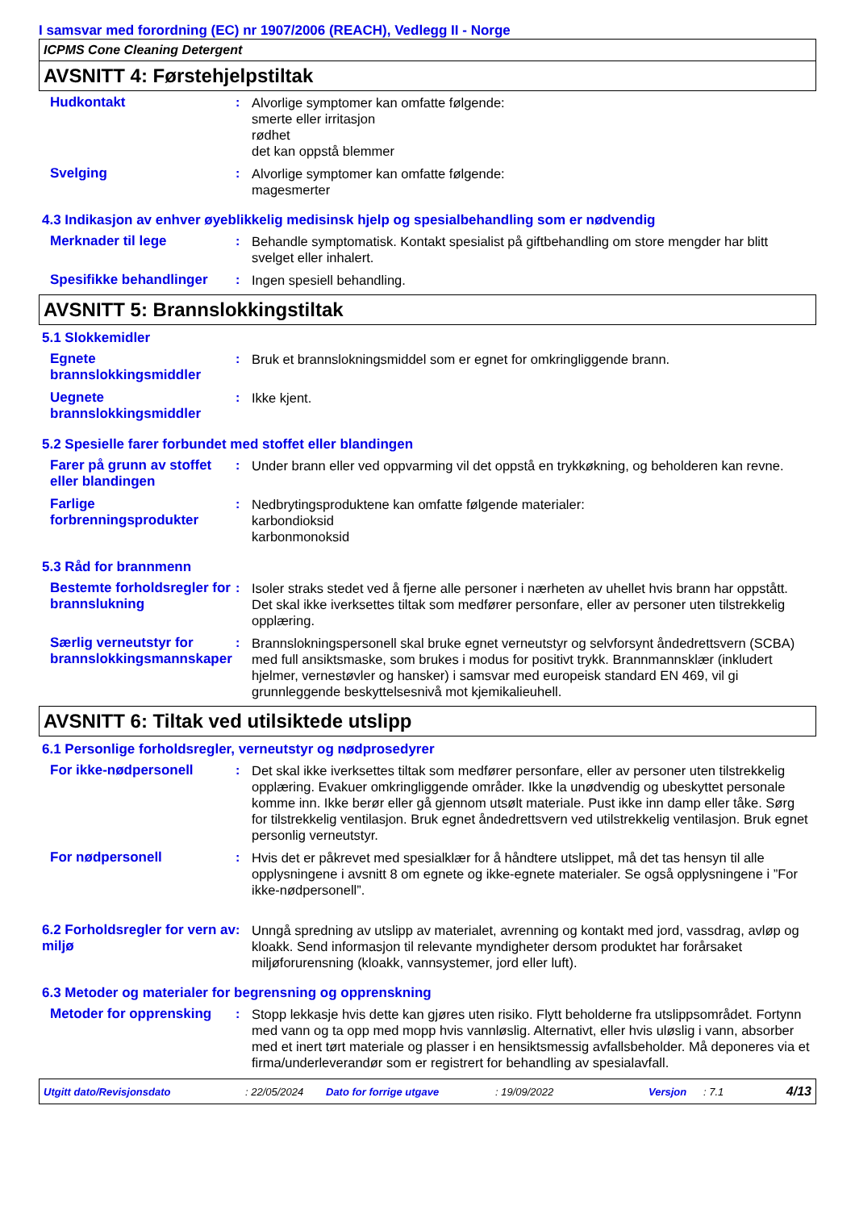I samsvar med forordning (EC) nr 1907/2006 (REACH), Vedlegg II - Norge
ICPMS Cone Cleaning Detergent
AVSNITT 4: Førstehjelpstiltak
Hudkontakt : Alvorlige symptomer kan omfatte følgende:
smerte eller irritasjon
rødhet
det kan oppstå blemmer
Svelging : Alvorlige symptomer kan omfatte følgende:
magesmerter
4.3 Indikasjon av enhver øyeblikkelig medisinsk hjelp og spesialbehandling som er nødvendig
Merknader til lege : Behandle symptomatisk. Kontakt spesialist på giftbehandling om store mengder har blitt svelget eller inhalert.
Spesifikke behandlinger
: Ingen spesiell behandling.
AVSNITT 5: Brannslokkingstiltak
5.1 Slokkemidler
Egnete brannslokkingsmiddler
: Bruk et brannslokningsmiddel som er egnet for omkringliggende brann.
Uegnete brannslokkingsmiddler
: Ikke kjent.
5.2 Spesielle farer forbundet med stoffet eller blandingen
Farer på grunn av stoffet eller blandingen
: Under brann eller ved oppvarming vil det oppstå en trykkøkning, og beholderen kan revne.
Farlige forbrenningsprodukter
: Nedbrytingsproduktene kan omfatte følgende materialer:
karbondioksid
karbonmonoksid
5.3 Råd for brannmenn
Bestemte forholdsregler for brannslukning
: Isoler straks stedet ved å fjerne alle personer i nærheten av uhellet hvis brann har oppstått. Det skal ikke iverksettes tiltak som medfører personfare, eller av personer uten tilstrekkelig opplæring.
Særlig verneutstyr for brannslokkingsmannskaper
: Brannslokningspersonell skal bruke egnet verneutstyr og selvforsynt åndedrettsvern (SCBA) med full ansiktsmaske, som brukes i modus for positivt trykk. Brannmannsklær (inkludert hjelmer, vernestøvler og hansker) i samsvar med europeisk standard EN 469, vil gi grunnleggende beskyttelsesnivå mot kjemikalieuhell.
AVSNITT 6: Tiltak ved utilsiktede utslipp
6.1 Personlige forholdsregler, verneutstyr og nødprosedyrer
For ikke-nødpersonell : Det skal ikke iverksettes tiltak som medfører personfare, eller av personer uten tilstrekkelig opplæring. Evakuer omkringliggende områder. Ikke la unødvendig og ubeskyttet personale komme inn. Ikke berør eller gå gjennom utsølt materiale. Pust ikke inn damp eller tåke. Sørg for tilstrekkelig ventilasjon. Bruk egnet åndedrettsvern ved utilstrekkelig ventilasjon. Bruk egnet personlig verneutstyr.
For nødpersonell : Hvis det er påkrevet med spesialklær for å håndtere utslippet, må det tas hensyn til alle opplysningene i avsnitt 8 om egnete og ikke-egnete materialer. Se også opplysningene i ”For ikke-nødpersonell”.
6.2 Forholdsregler for vern av miljø
: Unngå spredning av utslipp av materialet, avrenning og kontakt med jord, vassdrag, avløp og kloakk. Send informasjon til relevante myndigheter dersom produktet har forårsaket miljøforurensning (kloakk, vannsystemer, jord eller luft).
6.3 Metoder og materialer for begrensning og opprenskning
Metoder for opprensking
: Stopp lekkasje hvis dette kan gjøres uten risiko. Flytt beholderne fra utslippsområdet. Fortynn med vann og ta opp med mopp hvis vannløslig. Alternativt, eller hvis uløslig i vann, absorber med et inert tørt materiale og plasser i en hensiktsmessig avfallsbeholder. Må deponeres via et firma/underleverandør som er registrert for behandling av spesialavfall.
Utgitt dato/Revisjonsdato: 22/05/2024 Dato for forrige utgave: 19/09/2022 Versjon: 7.1 4/13